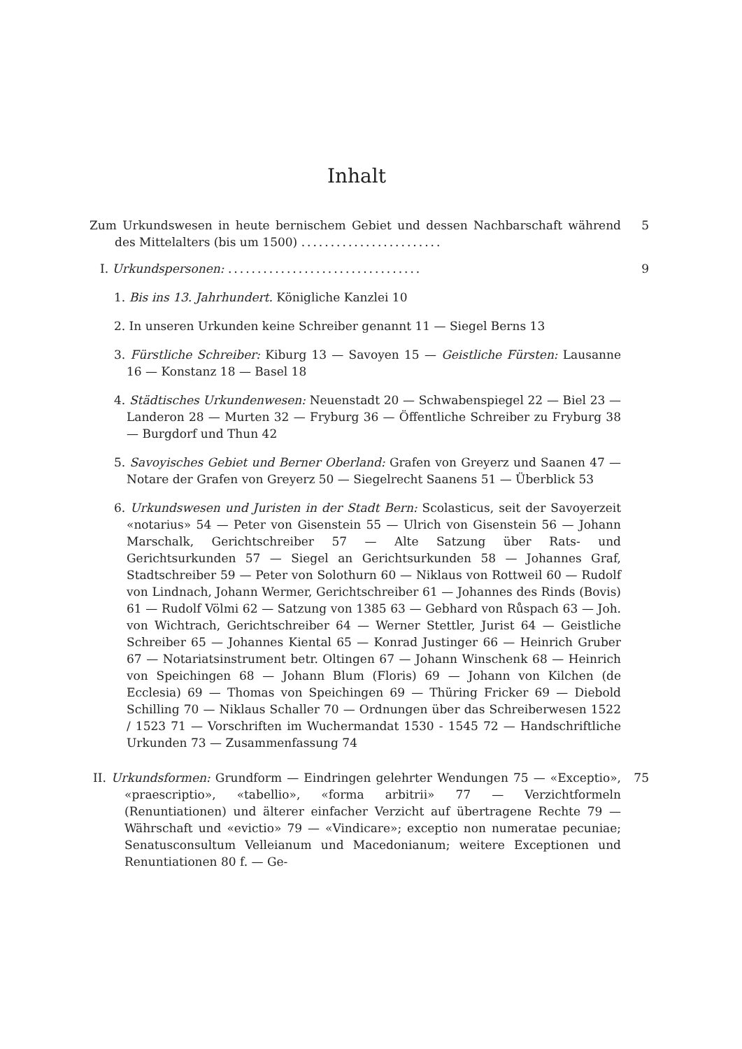Inhalt
Zum Urkundswesen in heute bernischem Gebiet und dessen Nachbarschaft während des Mittelalters (bis um 1500) ........................
5
I. Urkundspersonen: .................................
9
1. Bis ins 13. Jahrhundert. Königliche Kanzlei 10
2. In unseren Urkunden keine Schreiber genannt 11 — Siegel Berns 13
3. Fürstliche Schreiber: Kiburg 13 — Savoyen 15 — Geistliche Fürsten: Lausanne 16 — Konstanz 18 — Basel 18
4. Städtisches Urkundenwesen: Neuenstadt 20 — Schwabenspiegel 22 — Biel 23 — Landeron 28 — Murten 32 — Fryburg 36 — Öffentliche Schreiber zu Fryburg 38 — Burgdorf und Thun 42
5. Savoyisches Gebiet und Berner Oberland: Grafen von Greyerz und Saanen 47 — Notare der Grafen von Greyerz 50 — Siegelrecht Saanens 51 — Überblick 53
6. Urkundswesen und Juristen in der Stadt Bern: Scolasticus, seit der Savoyerzeit «notarius» 54 — Peter von Gisenstein 55 — Ulrich von Gisenstein 56 — Johann Marschalk, Gerichtschreiber 57 — Alte Satzung über Rats- und Gerichtsurkunden 57 — Siegel an Gerichtsurkunden 58 — Johannes Graf, Stadtschreiber 59 — Peter von Solothurn 60 — Niklaus von Rottweil 60 — Rudolf von Lindnach, Johann Wermer, Gerichtschreiber 61 — Johannes des Rinds (Bovis) 61 — Rudolf Völmi 62 — Satzung von 1385 63 — Gebhard von Růspach 63 — Joh. von Wichtrach, Gerichtschreiber 64 — Werner Stettler, Jurist 64 — Geistliche Schreiber 65 — Johannes Kiental 65 — Konrad Justinger 66 — Heinrich Gruber 67 — Notariatsinstrument betr. Oltingen 67 — Johann Winschenk 68 — Heinrich von Speichingen 68 — Johann Blum (Floris) 69 — Johann von Kilchen (de Ecclesia) 69 — Thomas von Speichingen 69 — Thüring Fricker 69 — Diebold Schilling 70 — Niklaus Schaller 70 — Ordnungen über das Schreiberwesen 1522 / 1523 71 — Vorschriften im Wuchermandat 1530 - 1545 72 — Handschriftliche Urkunden 73 — Zusammenfassung 74
II. Urkundsformen: Grundform — Eindringen gelehrter Wendungen 75 — «Exceptio», «praescriptio», «tabellio», «forma arbitrii» 77 — Verzichtformeln (Renuntiationen) und älterer einfacher Verzicht auf übertragene Rechte 79 — Währschaft und «evictio» 79 — «Vindicare»; exceptio non numeratae pecuniae; Senatusconsultum Velleianum und Macedonianum; weitere Exceptionen und Renuntiationen 80 f. — Ge-
75